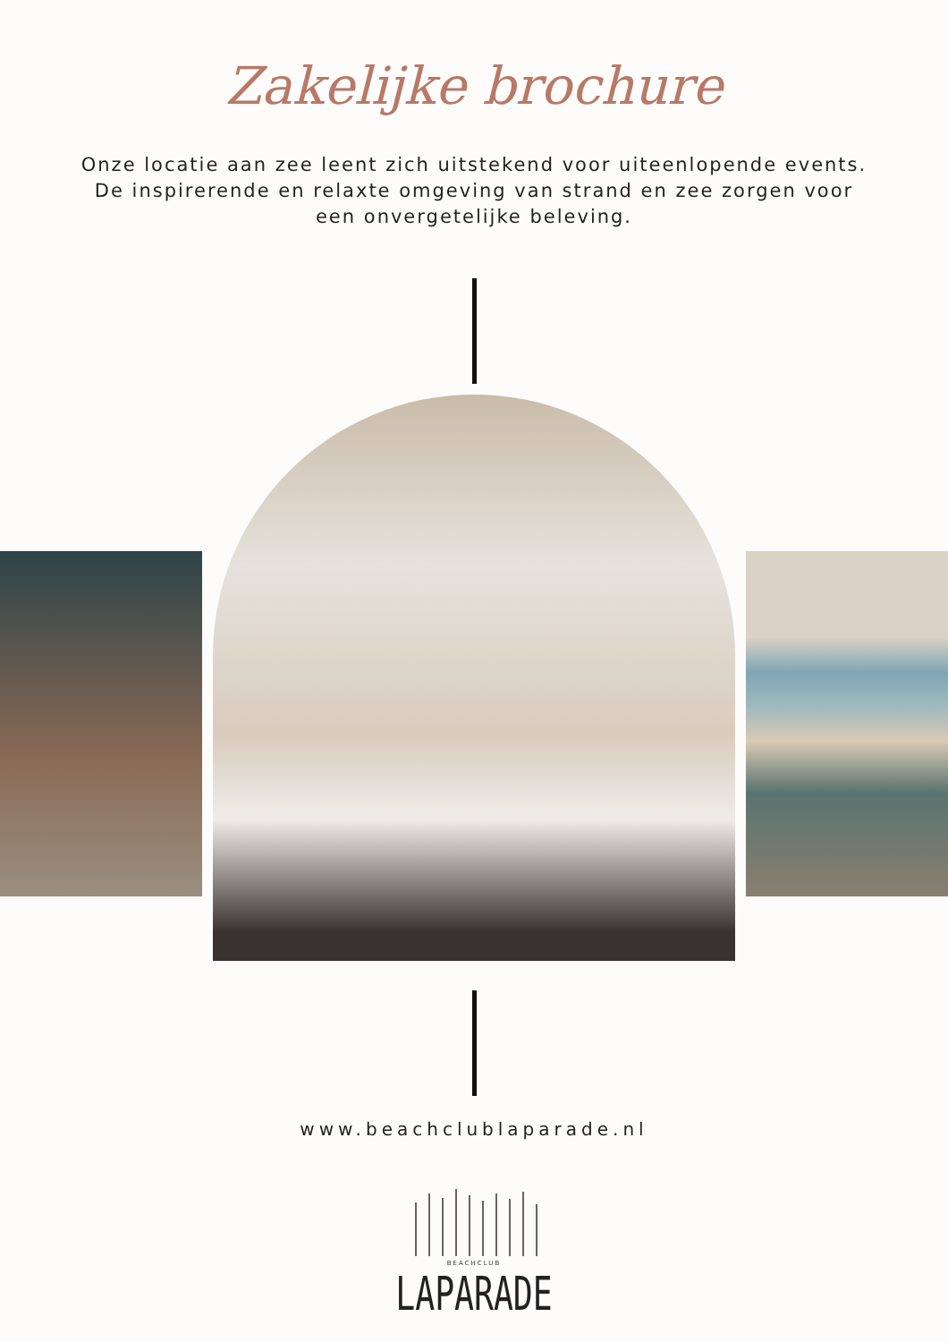Zakelijke brochure
Onze locatie aan zee leent zich uitstekend voor uiteenlopende events. De inspirerende en relaxte omgeving van strand en zee zorgen voor een onvergetelijke beleving.
www.beachclublaparade.nl
BEACHCLUB
LAPARADE